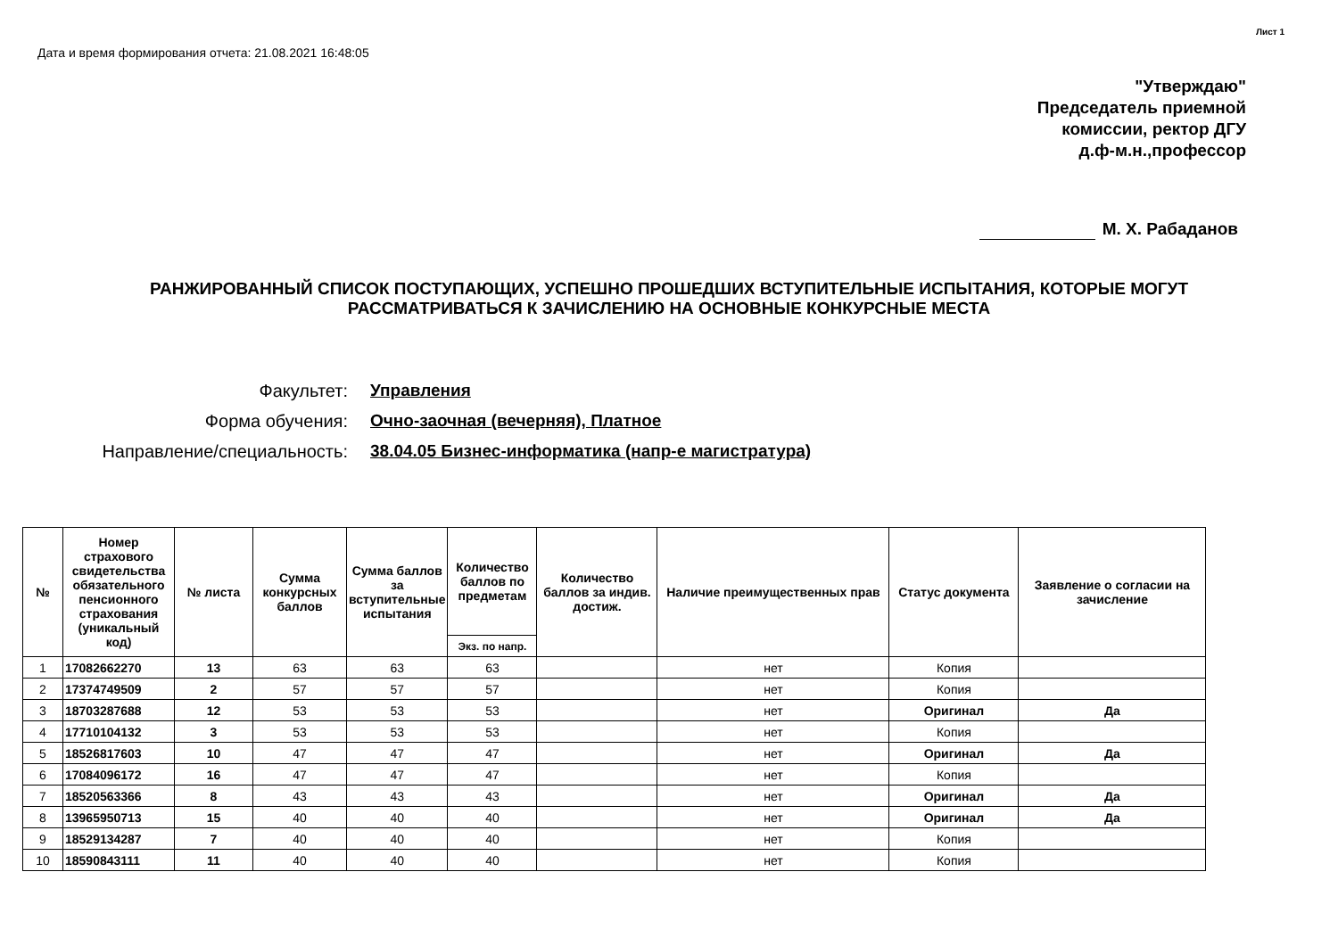Лист 1
Дата и время формирования отчета: 21.08.2021 16:48:05
"Утверждаю"
Председатель приемной
комиссии, ректор ДГУ
д.ф-м.н.,профессор
М. Х. Рабаданов
РАНЖИРОВАННЫЙ СПИСОК ПОСТУПАЮЩИХ, УСПЕШНО ПРОШЕДШИХ ВСТУПИТЕЛЬНЫЕ ИСПЫТАНИЯ, КОТОРЫЕ МОГУТ
РАССМАТРИВАТЬСЯ К ЗАЧИСЛЕНИЮ НА ОСНОВНЫЕ КОНКУРСНЫЕ МЕСТА
Факультет: Управления
Форма обучения: Очно-заочная (вечерняя), Платное
Направление/специальность: 38.04.05 Бизнес-информатика (напр-е магистратура)
| № | Номер страхового свидетельства обязательного пенсионного страхования (уникальный код) | № листа | Сумма конкурсных баллов | Сумма баллов за вступительные испытания | Количество баллов по предметам | Количество баллов за индив. достиж. | Наличие преимущественных прав | Статус документа | Заявление о согласии на зачисление |
| --- | --- | --- | --- | --- | --- | --- | --- | --- | --- |
| | | | | | Экз. по напр. | | | | |
| 1 | 17082662270 | 13 | 63 | 63 | 63 | | нет | Копия | |
| 2 | 17374749509 | 2 | 57 | 57 | 57 | | нет | Копия | |
| 3 | 18703287688 | 12 | 53 | 53 | 53 | | нет | Оригинал | Да |
| 4 | 17710104132 | 3 | 53 | 53 | 53 | | нет | Копия | |
| 5 | 18526817603 | 10 | 47 | 47 | 47 | | нет | Оригинал | Да |
| 6 | 17084096172 | 16 | 47 | 47 | 47 | | нет | Копия | |
| 7 | 18520563366 | 8 | 43 | 43 | 43 | | нет | Оригинал | Да |
| 8 | 13965950713 | 15 | 40 | 40 | 40 | | нет | Оригинал | Да |
| 9 | 18529134287 | 7 | 40 | 40 | 40 | | нет | Копия | |
| 10 | 18590843111 | 11 | 40 | 40 | 40 | | нет | Копия | |